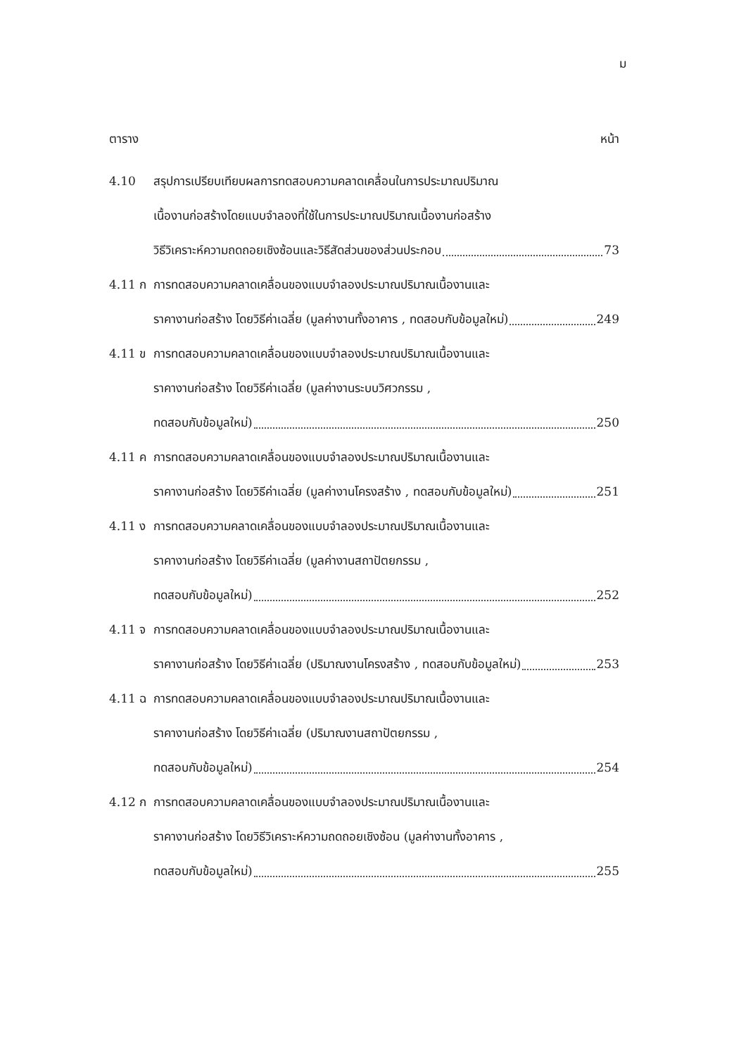ม
ตาราง หน้า
4.10 สรุปการเปรียบเทียบผลการทดสอบความคลาดเคลื่อนในการประมาณปริมาณ
เนื้องานก่อสร้างโดยแบบจำลองที่ใช้ในการประมาณปริมาณเนื้องานก่อสร้าง
วิธีวิเคราะห์ความถดถอยเชิงซ้อนและวิธีสัดส่วนของส่วนประกอบ 73
4.11 ก การทดสอบความคลาดเคลื่อนของแบบจำลองประมาณปริมาณเนื้องานและ
ราคางานก่อสร้าง โดยวิธีค่าเฉลี่ย (มูลค่างานทั้งอาคาร , ทดสอบกับข้อมูลใหม่) 249
4.11 ข การทดสอบความคลาดเคลื่อนของแบบจำลองประมาณปริมาณเนื้องานและ
ราคางานก่อสร้าง โดยวิธีค่าเฉลี่ย (มูลค่างานระบบวิศวกรรม ,
ทดสอบกับข้อมูลใหม่) 250
4.11 ค การทดสอบความคลาดเคลื่อนของแบบจำลองประมาณปริมาณเนื้องานและ
ราคางานก่อสร้าง โดยวิธีค่าเฉลี่ย (มูลค่างานโครงสร้าง , ทดสอบกับข้อมูลใหม่) 251
4.11 ง การทดสอบความคลาดเคลื่อนของแบบจำลองประมาณปริมาณเนื้องานและ
ราคางานก่อสร้าง โดยวิธีค่าเฉลี่ย (มูลค่างานสถาปัตยกรรม ,
ทดสอบกับข้อมูลใหม่) 252
4.11 จ การทดสอบความคลาดเคลื่อนของแบบจำลองประมาณปริมาณเนื้องานและ
ราคางานก่อสร้าง โดยวิธีค่าเฉลี่ย (ปริมาณงานโครงสร้าง , ทดสอบกับข้อมูลใหม่) 253
4.11 ฉ การทดสอบความคลาดเคลื่อนของแบบจำลองประมาณปริมาณเนื้องานและ
ราคางานก่อสร้าง โดยวิธีค่าเฉลี่ย (ปริมาณงานสถาปัตยกรรม ,
ทดสอบกับข้อมูลใหม่) 254
4.12 ก การทดสอบความคลาดเคลื่อนของแบบจำลองประมาณปริมาณเนื้องานและ
ราคางานก่อสร้าง โดยวิธีวิเคราะห์ความถดถอยเชิงซ้อน (มูลค่างานทั้งอาคาร ,
ทดสอบกับข้อมูลใหม่) 255